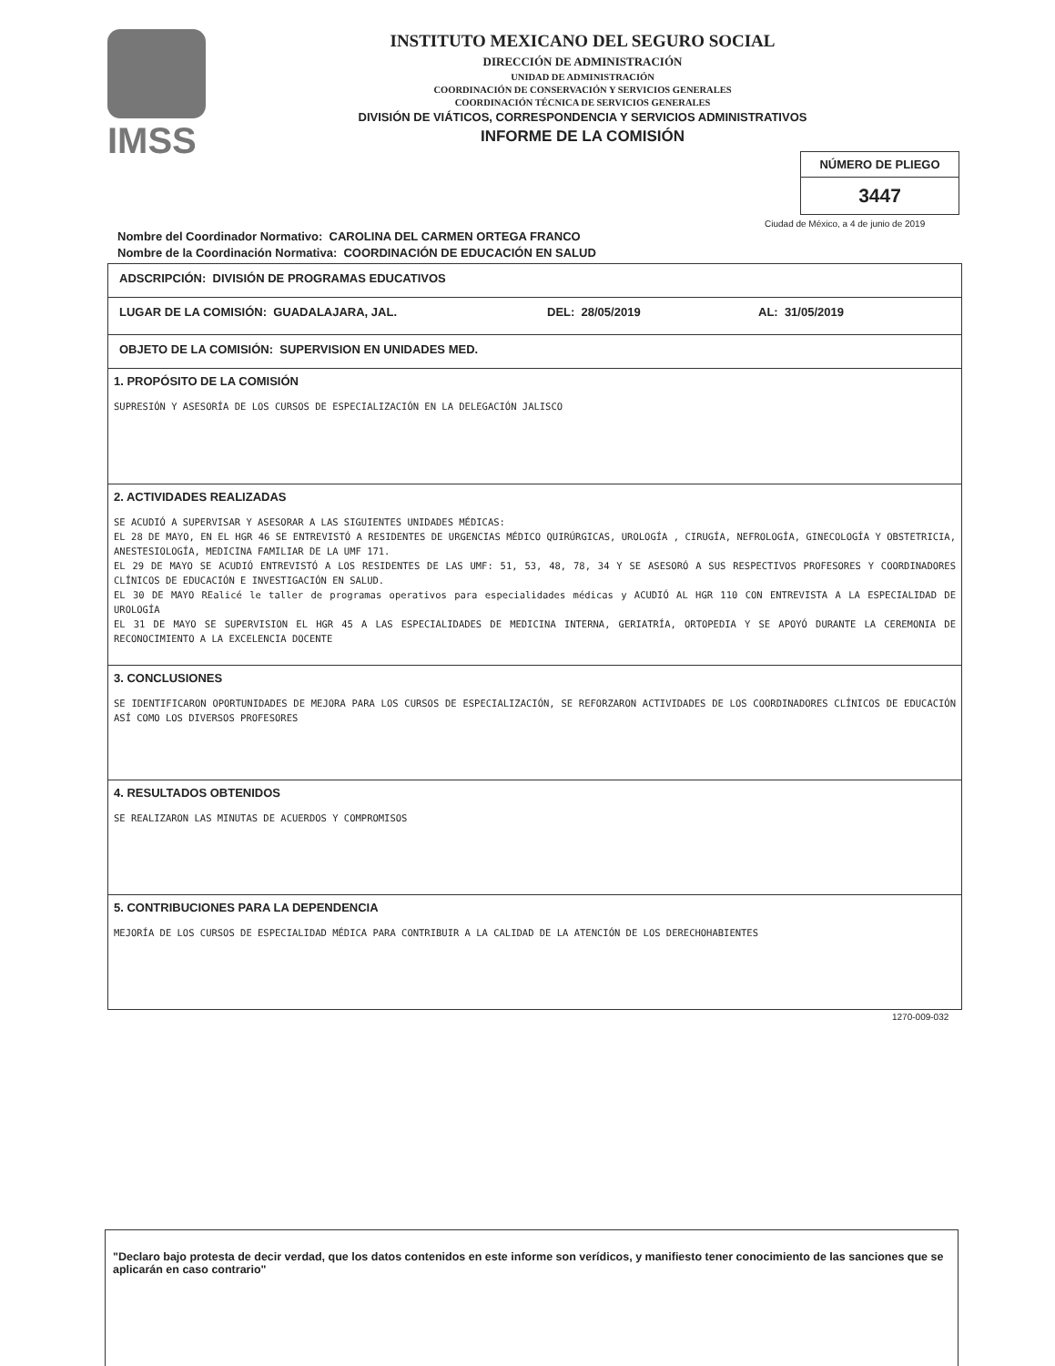IMSS
INSTITUTO MEXICANO DEL SEGURO SOCIAL
DIRECCIÓN DE ADMINISTRACIÓN
UNIDAD DE ADMINISTRACIÓN
COORDINACIÓN DE CONSERVACIÓN Y SERVICIOS GENERALES
COORDINACIÓN TÉCNICA DE SERVICIOS GENERALES
DIVISIÓN DE VIÁTICOS, CORRESPONDENCIA Y SERVICIOS ADMINISTRATIVOS
INFORME DE LA COMISIÓN
NÚMERO DE PLIEGO
3447
Ciudad de México, a 4 de junio de 2019
Nombre del Coordinador Normativo: CAROLINA DEL CARMEN ORTEGA FRANCO
Nombre de la Coordinación Normativa: COORDINACIÓN DE EDUCACIÓN EN SALUD
ADSCRIPCIÓN: DIVISIÓN DE PROGRAMAS EDUCATIVOS
LUGAR DE LA COMISIÓN: GUADALAJARA, JAL. DEL: 28/05/2019 AL: 31/05/2019
OBJETO DE LA COMISIÓN: SUPERVISION EN UNIDADES MED.
1. PROPÓSITO DE LA COMISIÓN
SUPRESIÓN Y ASESORÍA DE LOS CURSOS DE ESPECIALIZACIÓN EN LA DELEGACIÓN JALISCO
2. ACTIVIDADES REALIZADAS
SE ACUDIÓ A SUPERVISAR Y ASESORAR A LAS SIGUIENTES UNIDADES MÉDICAS:
EL 28 DE MAYO, EN EL HGR 46 SE ENTREVISTÓ A RESIDENTES DE URGENCIAS MÉDICO QUIRÚRGICAS, UROLOGÍA , CIRUGÍA, NEFROLOGÍA, GINECOLOGÍA Y OBSTETRICIA, ANESTESIOLOGÍA, MEDICINA FAMILIAR DE LA UMF 171.
EL 29 DE MAYO SE ACUDIÓ ENTREVISTÓ A LOS RESIDENTES DE LAS UMF: 51, 53, 48, 78, 34 Y SE ASESORÓ A SUS RESPECTIVOS PROFESORES Y COORDINADORES CLÍNICOS DE EDUCACIÓN E INVESTIGACIÓN EN SALUD.
EL 30 DE MAYO REalicé le taller de programas operativos para especialidades médicas y ACUDIÓ AL HGR 110 CON ENTREVISTA A LA ESPECIALIDAD DE UROLOGÍA
EL 31 DE MAYO SE SUPERVISION EL HGR 45 A LAS ESPECIALIDADES DE MEDICINA INTERNA, GERIATRÍA, ORTOPEDIA Y SE APOYÓ DURANTE LA CEREMONIA DE RECONOCIMIENTO A LA EXCELENCIA DOCENTE
3. CONCLUSIONES
SE IDENTIFICARON OPORTUNIDADES DE MEJORA PARA LOS CURSOS DE ESPECIALIZACIÓN, SE REFORZARON ACTIVIDADES DE LOS COORDINADORES CLÍNICOS DE EDUCACIÓN ASÍ COMO LOS DIVERSOS PROFESORES
4. RESULTADOS OBTENIDOS
SE REALIZARON LAS MINUTAS DE ACUERDOS Y COMPROMISOS
5. CONTRIBUCIONES PARA LA DEPENDENCIA
MEJORÍA DE LOS CURSOS DE ESPECIALIDAD MÉDICA PARA CONTRIBUIR A LA CALIDAD DE LA ATENCIÓN DE LOS DERECHOHABIENTES
1270-009-032
"Declaro bajo protesta de decir verdad, que los datos contenidos en este informe son verídicos, y manifiesto tener conocimiento de las sanciones que se aplicarán en caso contrario"